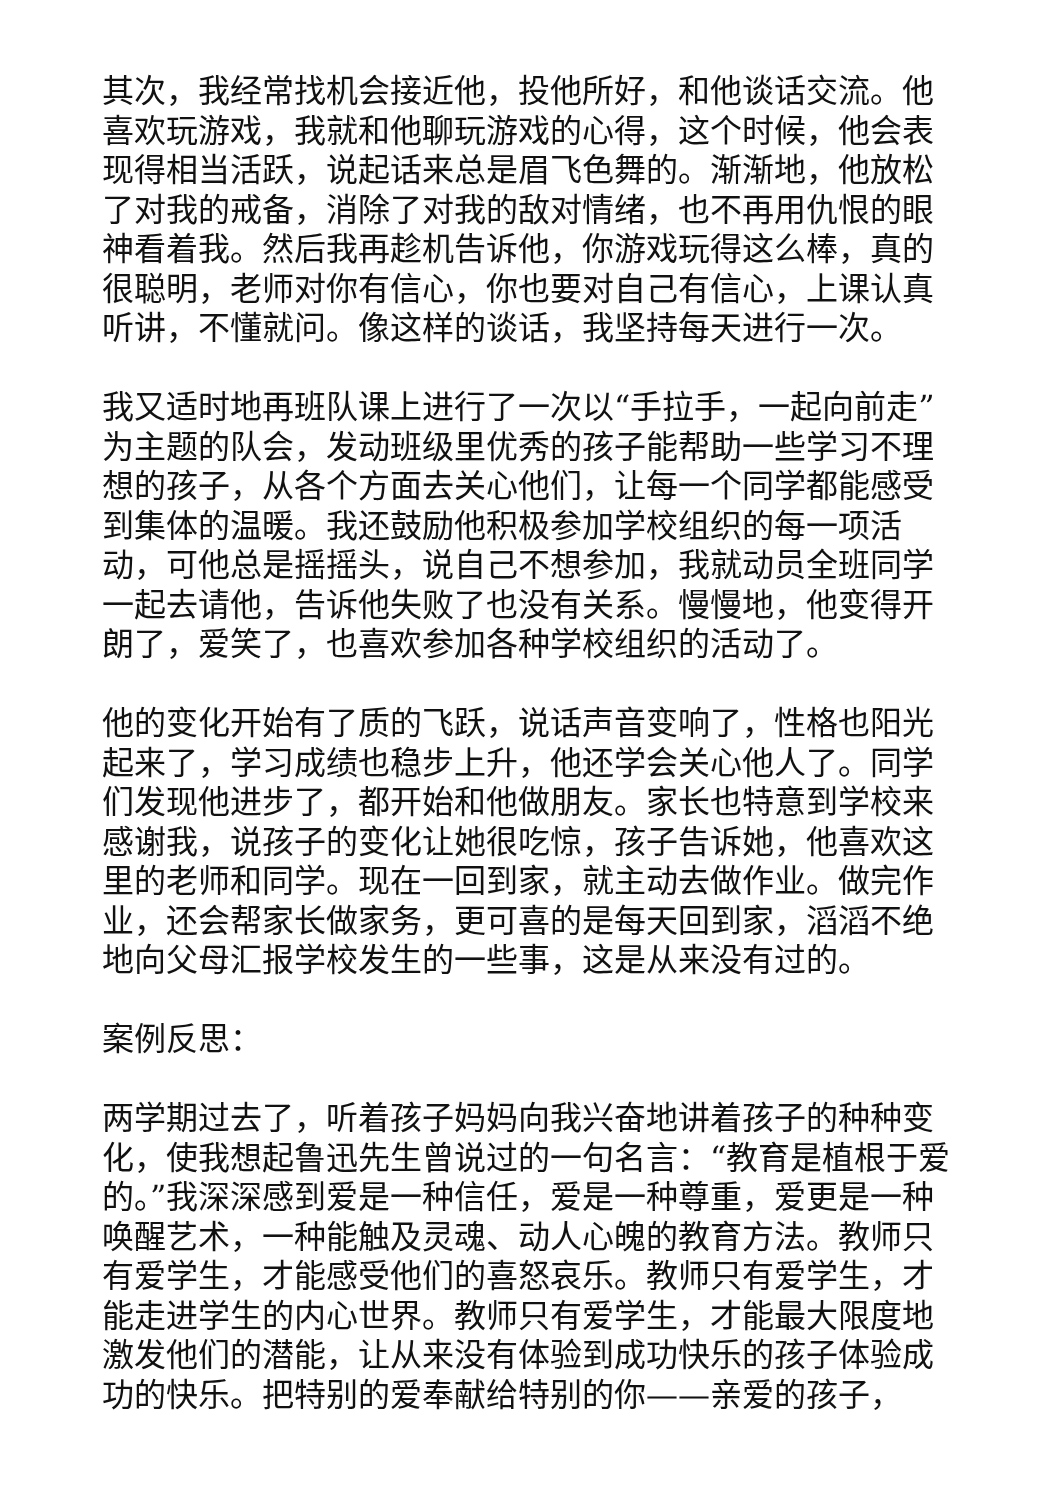其次，我经常找机会接近他，投他所好，和他谈话交流。他喜欢玩游戏，我就和他聊玩游戏的心得，这个时候，他会表现得相当活跃，说起话来总是眉飞色舞的。渐渐地，他放松了对我的戒备，消除了对我的敌对情绪，也不再用仇恨的眼神看着我。然后我再趁机告诉他，你游戏玩得这么棒，真的很聪明，老师对你有信心，你也要对自己有信心，上课认真听讲，不懂就问。像这样的谈话，我坚持每天进行一次。
我又适时地再班队课上进行了一次以“手拉手，一起向前走”为主题的队会，发动班级里优秀的孩子能帮助一些学习不理想的孩子，从各个方面去关心他们，让每一个同学都能感受到集体的温暖。我还鼓励他积极参加学校组织的每一项活动，可他总是摇摇头，说自己不想参加，我就动员全班同学一起去请他，告诉他失败了也没有关系。慢慢地，他变得开朗了，爱笑了，也喜欢参加各种学校组织的活动了。
他的变化开始有了质的飞跃，说话声音变响了，性格也阳光起来了，学习成绩也稳步上升，他还学会关心他人了。同学们发现他进步了，都开始和他做朋友。家长也特意到学校来感谢我，说孩子的变化让她很吃惊，孩子告诉她，他喜欢这里的老师和同学。现在一回到家，就主动去做作业。做完作业，还会帮家长做家务，更可喜的是每天回到家，滔滔不绝地向父母汇报学校发生的一些事，这是从来没有过的。
案例反思：
两学期过去了，听着孩子妈妈向我兴奋地讲着孩子的种种变化，使我想起鲁迅先生曾说过的一句名言：“教育是植根于爱的。”我深深感到爱是一种信任，爱是一种尊重，爱更是一种唤醒艺术，一种能触及灵魂、动人心魄的教育方法。教师只有爱学生，才能感受他们的喜怒哀乐。教师只有爱学生，才能走进学生的内心世界。教师只有爱学生，才能最大限度地激发他们的潜能，让从来没有体验到成功快乐的孩子体验成功的快乐。把特别的爱奉献给特别的你——亲爱的孩子，